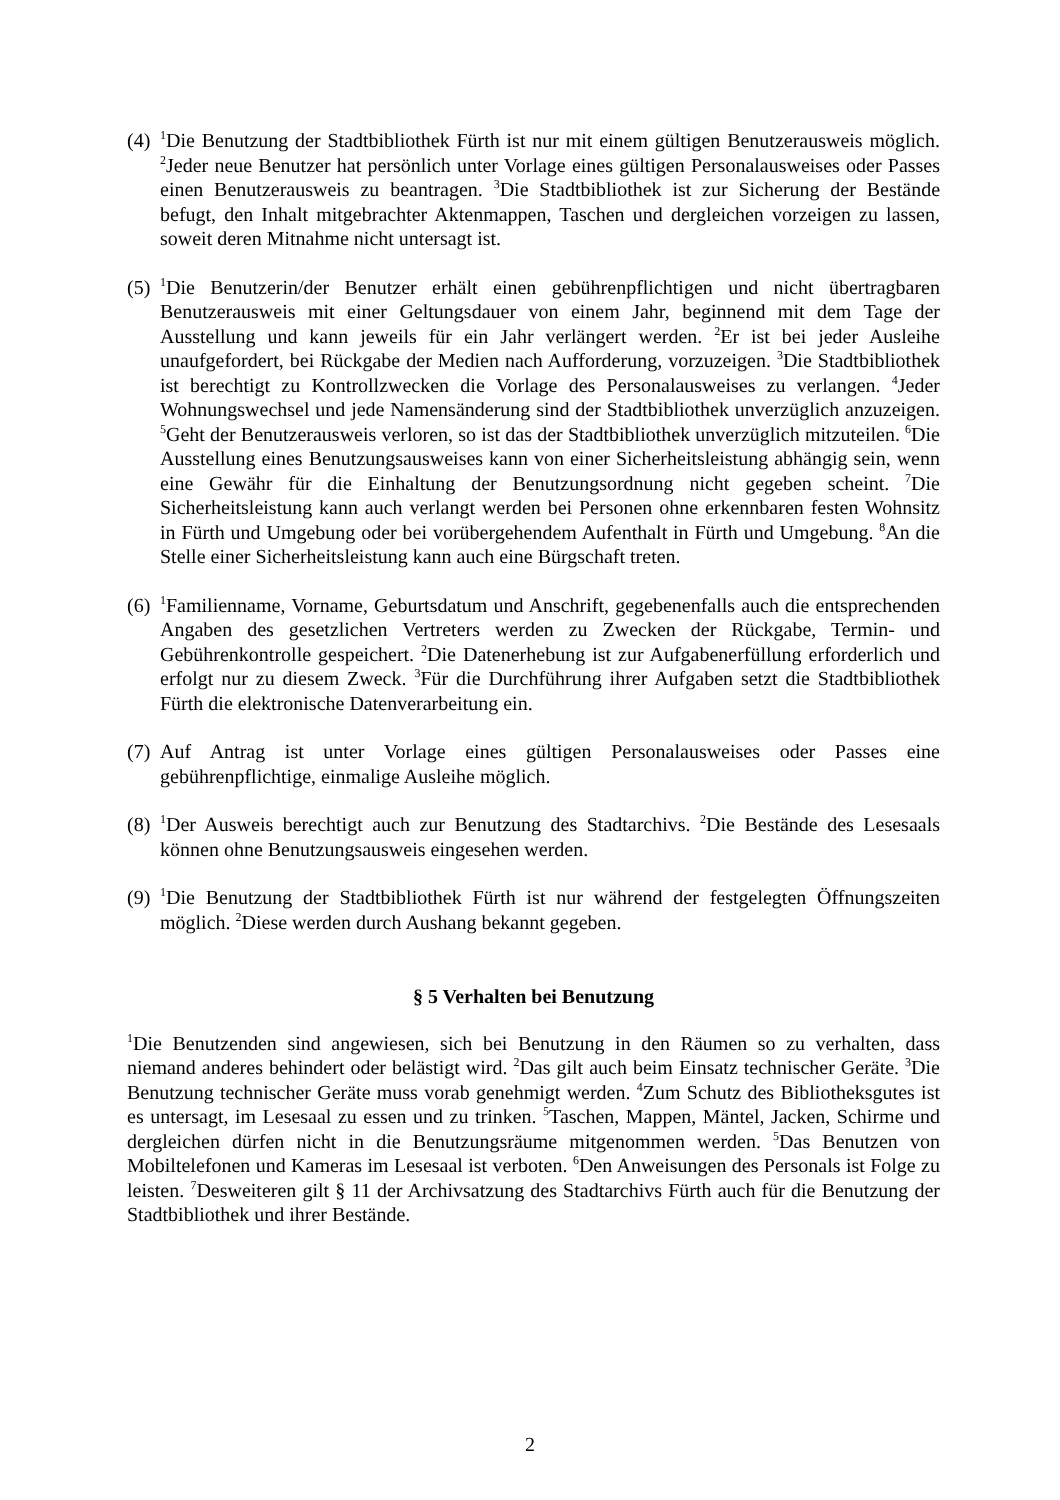(4)
<sup>1</sup> Die Benutzung der Stadtbibliothek Fürth ist nur mit einem gültigen Benutzerausweis möglich. <sup>2</sup>Jeder neue Benutzer hat persönlich unter Vorlage eines gültigen Personalausweises oder Passes einen Benutzerausweis zu beantragen. <sup>3</sup>Die Stadtbibliothek ist zur Sicherung der Bestände befugt, den Inhalt mitgebrachter Aktenmappen, Taschen und dergleichen vorzeigen zu lassen, soweit deren Mitnahme nicht untersagt ist.
(5)
<sup>1</sup> Die Benutzerin/der Benutzer erhält einen gebührenpflichtigen und nicht übertragbaren Benutzerausweis mit einer Geltungsdauer von einem Jahr, beginnend mit dem Tage der Ausstellung und kann jeweils für ein Jahr verlängert werden. <sup>2</sup>Er ist bei jeder Ausleihe unaufgefordert, bei Rückgabe der Medien nach Aufforderung, vorzuzeigen. <sup>3</sup>Die Stadtbibliothek ist berechtigt zu Kontrollzwecken die Vorlage des Personalausweises zu verlangen. <sup>4</sup>Jeder Wohnungswechsel und jede Namensänderung sind der Stadtbibliothek unverzüglich anzuzeigen. <sup>5</sup>Geht der Benutzerausweis verloren, so ist das der Stadtbibliothek unverzüglich mitzuteilen. <sup>6</sup>Die Ausstellung eines Benutzungsausweises kann von einer Sicherheitsleistung abhängig sein, wenn eine Gewähr für die Einhaltung der Benutzungsordnung nicht gegeben scheint. <sup>7</sup>Die Sicherheitsleistung kann auch verlangt werden bei Personen ohne erkennbaren festen Wohnsitz in Fürth und Umgebung oder bei vorübergehendem Aufenthalt in Fürth und Umgebung. <sup>8</sup>An die Stelle einer Sicherheitsleistung kann auch eine Bürgschaft treten.
(6)
<sup>1</sup> Familienname, Vorname, Geburtsdatum und Anschrift, gegebenenfalls auch die entsprechenden Angaben des gesetzlichen Vertreters werden zu Zwecken der Rückgabe, Termin- und Gebührenkontrolle gespeichert. <sup>2</sup>Die Datenerhebung ist zur Aufgabenerfüllung erforderlich und erfolgt nur zu diesem Zweck. <sup>3</sup>Für die Durchführung ihrer Aufgaben setzt die Stadtbibliothek Fürth die elektronische Datenverarbeitung ein.
(7)
Auf Antrag ist unter Vorlage eines gültigen Personalausweises oder Passes eine gebührenpflichtige, einmalige Ausleihe möglich.
(8)
<sup>1</sup> Der Ausweis berechtigt auch zur Benutzung des Stadtarchivs. <sup>2</sup>Die Bestände des Lesesaals können ohne Benutzungsausweis eingesehen werden.
(9)
<sup>1</sup> Die Benutzung der Stadtbibliothek Fürth ist nur während der festgelegten Öffnungszeiten möglich. <sup>2</sup>Diese werden durch Aushang bekannt gegeben.
§ 5 Verhalten bei Benutzung
<sup>1</sup> Die Benutzenden sind angewiesen, sich bei Benutzung in den Räumen so zu verhalten, dass niemand anderes behindert oder belästigt wird. <sup>2</sup>Das gilt auch beim Einsatz technischer Geräte. <sup>3</sup>Die Benutzung technischer Geräte muss vorab genehmigt werden. <sup>4</sup>Zum Schutz des Bibliotheksgutes ist es untersagt, im Lesesaal zu essen und zu trinken. <sup>5</sup>Taschen, Mappen, Mäntel, Jacken, Schirme und dergleichen dürfen nicht in die Benutzungsräume mitgenommen werden. <sup>5</sup>Das Benutzen von Mobiltelefonen und Kameras im Lesesaal ist verboten. <sup>6</sup>Den Anweisungen des Personals ist Folge zu leisten. <sup>7</sup>Desweiteren gilt § 11 der Archivsatzung des Stadtarchivs Fürth auch für die Benutzung der Stadtbibliothek und ihrer Bestände.
2